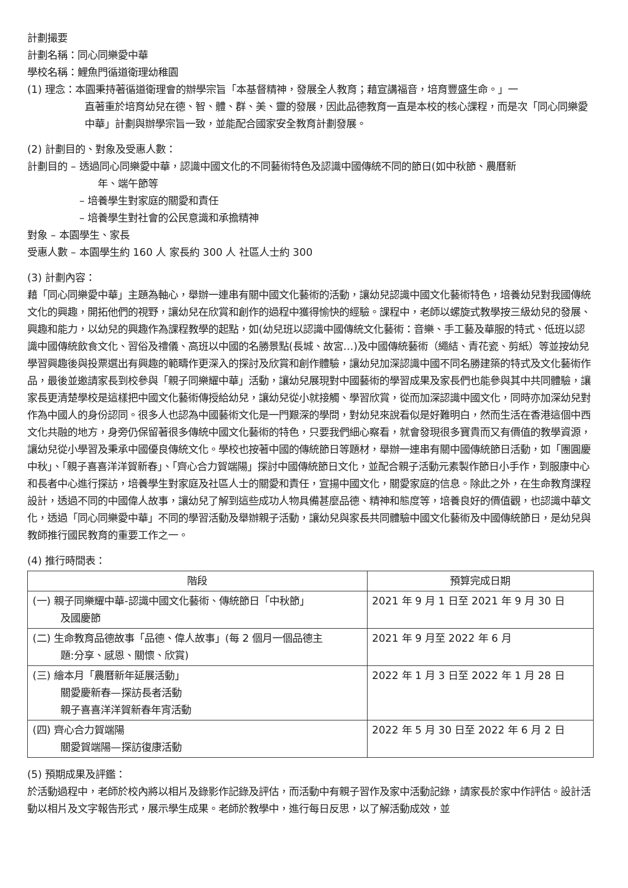計劃撮要
計劃名稱：同心同樂愛中華
學校名稱：鯉魚門循道衛理幼稚園
(1) 理念：本園秉持著循道衛理會的辦學宗旨「本基督精神，發展全人教育；藉宣講福音，培育豐盛生命。」一
直著重於培育幼兒在德、智、體、群、美、靈的發展，因此品德教育一直是本校的核心課程，而是次「同心同樂愛中華」計劃與辦學宗旨一致，並能配合國家安全教育計劃發展。
(2) 計劃目的、對象及受惠人數：
計劃目的 – 透過同心同樂愛中華，認識中國文化的不同藝術特色及認識中國傳統不同的節日(如中秋節、農曆新
年、端午節等
– 培養學生對家庭的關愛和責任
– 培養學生對社會的公民意識和承擔精神
對象 – 本園學生、家長
受惠人數 – 本園學生約 160 人 家長約 300 人 社區人士約 300
(3) 計劃內容：
藉「同心同樂愛中華」主題為軸心，舉辦一連串有關中國文化藝術的活動，讓幼兒認識中國文化藝術特色，培養幼兒對我國傳統文化的興趣，開拓他們的視野，讓幼兒在欣賞和創作的過程中獲得愉快的經驗。課程中，老師以螺旋式教學按三級幼兒的發展、興趣和能力，以幼兒的興趣作為課程教學的起點，如(幼兒班以認識中國傳統文化藝術：音樂、手工藝及華服的特式、低班以認識中國傳統飲食文化、習俗及禮儀、高班以中國的名勝景點(長城、故宮…)及中國傳統藝術（繩結、青花瓷、剪紙）等並按幼兒學習興趣後與投票選出有興趣的範疇作更深入的探討及欣賞和創作體驗，讓幼兒加深認識中國不同名勝建築的特式及文化藝術作品，最後並邀請家長到校參與「親子同樂耀中華」活動，讓幼兒展現對中國藝術的學習成果及家長們也能參與其中共同體驗，讓家長更清楚學校是這樣把中國文化藝術傳授給幼兒，讓幼兒從小就接觸、學習欣賞，從而加深認識中國文化，同時亦加深幼兒對作為中國人的身份認同。很多人也認為中國藝術文化是一門艱深的學問，對幼兒來說看似是好難明白，然而生活在香港這個中西文化共融的地方，身旁仍保留著很多傳統中國文化藝術的特色，只要我們細心察看，就會發現很多寶貴而又有價值的教學資源，讓幼兒從小學習及秉承中國優良傳統文化。學校也按著中國的傳統節日等題材，舉辦一連串有關中國傳統節日活動，如「團圓慶中秋」、「親子喜喜洋洋賀新春」、「齊心合力賀端陽」探討中國傳統節日文化，並配合親子活動元素製作節日小手作，到服康中心和長者中心進行探訪，培養學生對家庭及社區人士的關愛和責任，宣揚中國文化，關愛家庭的信息。除此之外，在生命教育課程設計，透過不同的中國偉人故事，讓幼兒了解到這些成功人物具備甚麼品德、精神和態度等，培養良好的價值觀，也認識中華文化，透過「同心同樂愛中華」不同的學習活動及舉辦親子活動，讓幼兒與家長共同體驗中國文化藝術及中國傳統節日，是幼兒與教師推行國民教育的重要工作之一。
(4) 推行時間表：
| 階段 | 預算完成日期 |
| --- | --- |
| (一) 親子同樂耀中華-認識中國文化藝術、傳統節日「中秋節」 及國慶節 | 2021 年 9 月 1 日至 2021 年 9 月 30 日 |
| (二) 生命教育品德故事「品德、偉人故事」(每 2 個月一個品德主 題:分享、感恩、關懷、欣賞) | 2021 年 9 月至 2022 年 6 月 |
| (三) 繪本月「農曆新年延展活動」 關愛慶新春—探訪長者活動 親子喜喜洋洋賀新春年宵活動 | 2022 年 1 月 3 日至 2022 年 1 月 28 日 |
| (四) 齊心合力賀端陽 關愛賀端陽—探訪復康活動 | 2022 年 5 月 30 日至 2022 年 6 月 2 日 |
(5) 預期成果及評鑑：
於活動過程中，老師於校內將以相片及錄影作記錄及評估，而活動中有親子習作及家中活動記錄，請家長於家中作評估。設計活動以相片及文字報告形式，展示學生成果。老師於教學中，進行每日反思，以了解活動成效，並